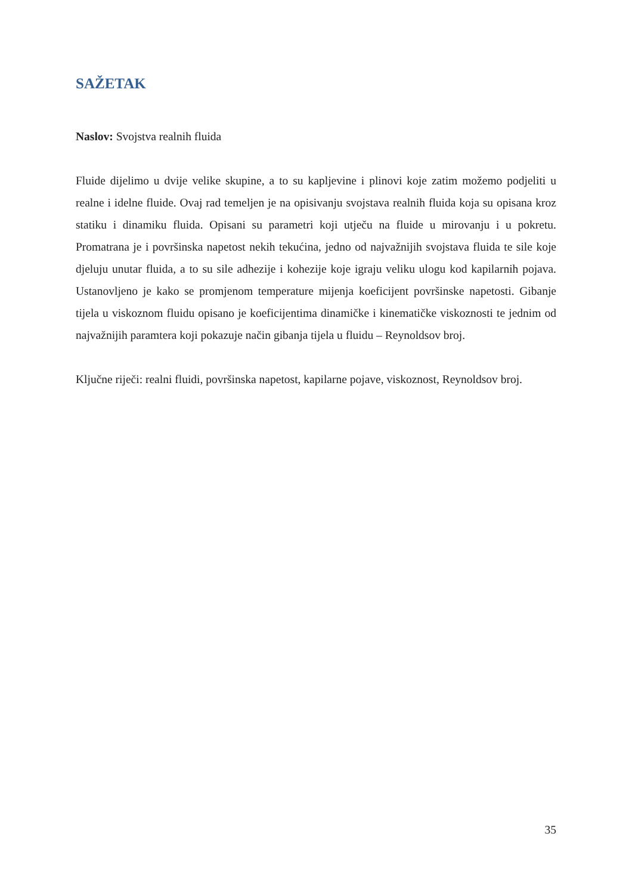SAŽETAK
Naslov: Svojstva realnih fluida
Fluide dijelimo u dvije velike skupine, a to su kapljevine i plinovi koje zatim možemo podjeliti u realne i idelne fluide. Ovaj rad temeljen je na opisivanju svojstava realnih fluida koja su opisana kroz statiku i dinamiku fluida. Opisani su parametri koji utječu na fluide u mirovanju i u pokretu. Promatrana je i površinska napetost nekih tekućina, jedno od najvažnijih svojstava fluida te sile koje djeluju unutar fluida, a to su sile adhezije i kohezije koje igraju veliku ulogu kod kapilarnih pojava. Ustanovljeno je kako se promjenom temperature mijenja koeficijent površinske napetosti. Gibanje tijela u viskoznom fluidu opisano je koeficijentima dinamičke i kinematičke viskoznosti te jednim od najvažnijih paramtera koji pokazuje način gibanja tijela u fluidu – Reynoldsov broj.
Ključne riječi: realni fluidi, površinska napetost, kapilarne pojave, viskoznost, Reynoldsov broj.
35